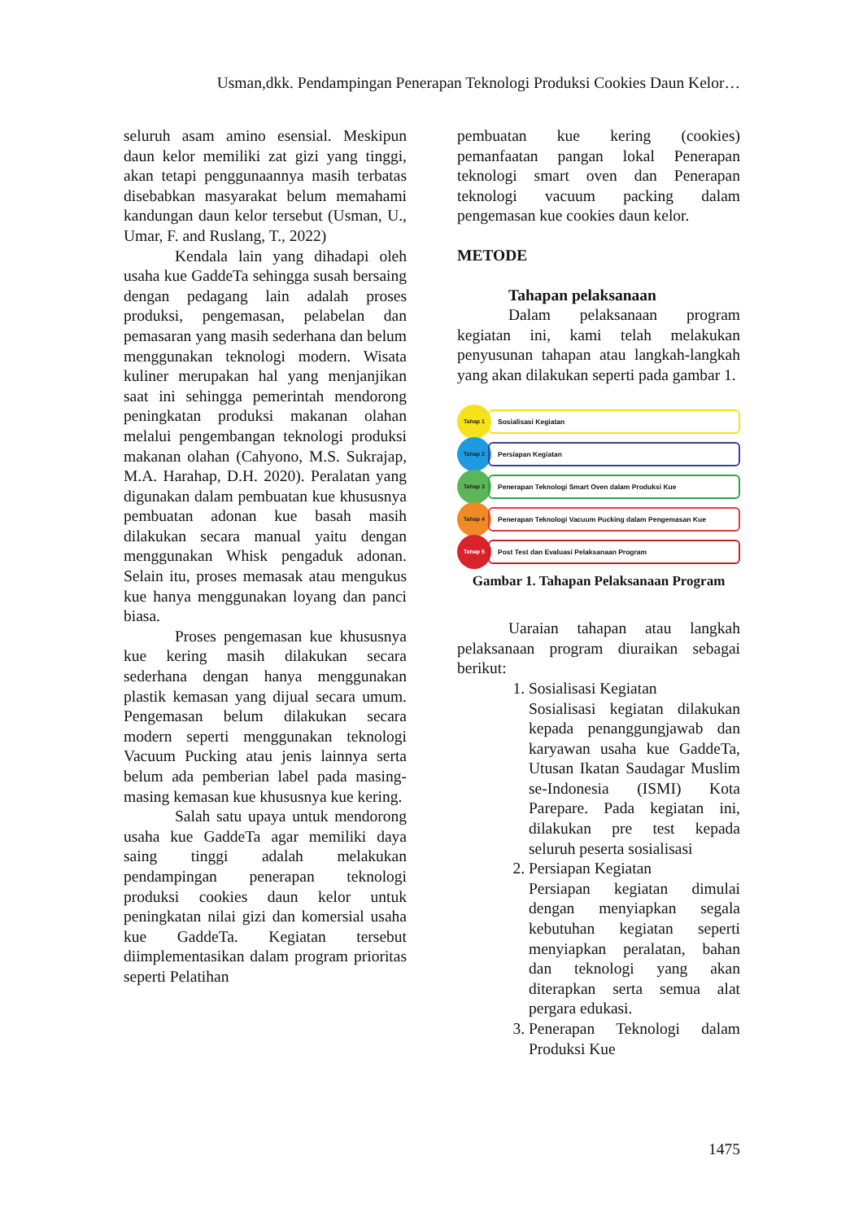Usman,dkk. Pendampingan Penerapan Teknologi Produksi Cookies Daun Kelor…
seluruh asam amino esensial. Meskipun daun kelor memiliki zat gizi yang tinggi, akan tetapi penggunaannya masih terbatas disebabkan masyarakat belum memahami kandungan daun kelor tersebut (Usman, U., Umar, F. and Ruslang, T., 2022)
Kendala lain yang dihadapi oleh usaha kue GaddeTa sehingga susah bersaing dengan pedagang lain adalah proses produksi, pengemasan, pelabelan dan pemasaran yang masih sederhana dan belum menggunakan teknologi modern. Wisata kuliner merupakan hal yang menjanjikan saat ini sehingga pemerintah mendorong peningkatan produksi makanan olahan melalui pengembangan teknologi produksi makanan olahan (Cahyono, M.S. Sukrajap, M.A. Harahap, D.H. 2020). Peralatan yang digunakan dalam pembuatan kue khususnya pembuatan adonan kue basah masih dilakukan secara manual yaitu dengan menggunakan Whisk pengaduk adonan. Selain itu, proses memasak atau mengukus kue hanya menggunakan loyang dan panci biasa.
Proses pengemasan kue khususnya kue kering masih dilakukan secara sederhana dengan hanya menggunakan plastik kemasan yang dijual secara umum. Pengemasan belum dilakukan secara modern seperti menggunakan teknologi Vacuum Pucking atau jenis lainnya serta belum ada pemberian label pada masing-masing kemasan kue khususnya kue kering.
Salah satu upaya untuk mendorong usaha kue GaddeTa agar memiliki daya saing tinggi adalah melakukan pendampingan penerapan teknologi produksi cookies daun kelor untuk peningkatan nilai gizi dan komersial usaha kue GaddeTa. Kegiatan tersebut diimplementasikan dalam program prioritas seperti Pelatihan
pembuatan kue kering (cookies) pemanfaatan pangan lokal Penerapan teknologi smart oven dan Penerapan teknologi vacuum packing dalam pengemasan kue cookies daun kelor.
METODE
Tahapan pelaksanaan
Dalam pelaksanaan program kegiatan ini, kami telah melakukan penyusunan tahapan atau langkah-langkah yang akan dilakukan seperti pada gambar 1.
Tahap 1
Sosialisasi Kegiatan
Tahap 2
Persiapan Kegiatan
Tahap 3
Penerapan Teknologi Smart Oven dalam Produksi Kue
Tahap 4
Penerapan Teknologi Vacuum Pucking dalam Pengemasan Kue
Tahap 5
Post Test dan Evaluasi Pelaksanaan Program
Gambar 1. Tahapan Pelaksanaan Program
Uaraian tahapan atau langkah pelaksanaan program diuraikan sebagai berikut:
1. Sosialisasi Kegiatan
Sosialisasi kegiatan dilakukan kepada penanggungjawab dan karyawan usaha kue GaddeTa, Utusan Ikatan Saudagar Muslim se-Indonesia (ISMI) Kota Parepare. Pada kegiatan ini, dilakukan pre test kepada seluruh peserta sosialisasi
2. Persiapan Kegiatan
Persiapan kegiatan dimulai dengan menyiapkan segala kebutuhan kegiatan seperti menyiapkan peralatan, bahan dan teknologi yang akan diterapkan serta semua alat pergara edukasi.
3. Penerapan Teknologi dalam Produksi Kue
1475